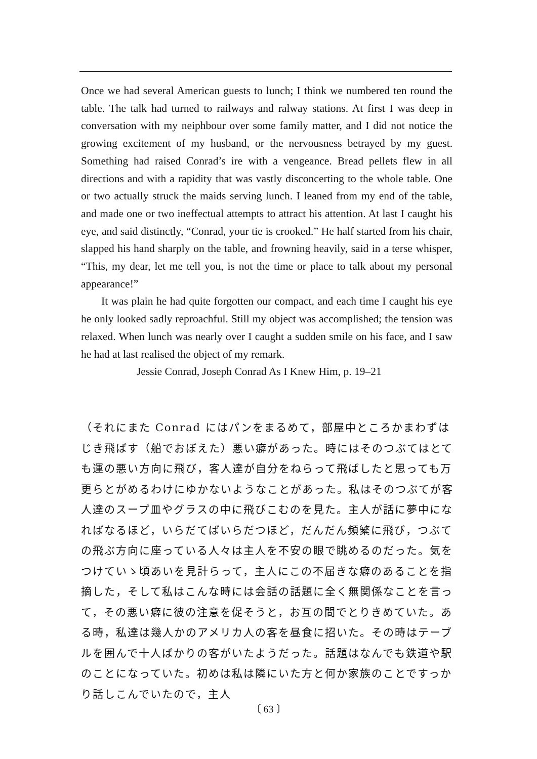Once we had several American guests to lunch; I think we numbered ten round the table. The talk had turned to railways and ralway stations. At first I was deep in conversation with my neiphbour over some family matter, and I did not notice the growing excitement of my husband, or the nervousness betrayed by my guest. Something had raised Conrad’s ire with a vengeance. Bread pellets flew in all directions and with a rapidity that was vastly disconcerting to the whole table. One or two actually struck the maids serving lunch. I leaned from my end of the table, and made one or two ineffectual attempts to attract his attention. At last I caught his eye, and said distinctly, “Conrad, your tie is crooked.” He half started from his chair, slapped his hand sharply on the table, and frowning heavily, said in a terse whisper, “This, my dear, let me tell you, is not the time or place to talk about my personal appearance!”
It was plain he had quite forgotten our compact, and each time I caught his eye he only looked sadly reproachful. Still my object was accomplished; the tension was relaxed. When lunch was nearly over I caught a sudden smile on his face, and I saw he had at last realised the object of my remark.
Jessie Conrad, Joseph Conrad As I Knew Him, p. 19–21
（それにまた Conrad にはパンをまるめて，部屋中ところかまわずはじき飛ばす（船でおぼえた）悪い癖があった。時にはそのつぶてはとても運の悪い方向に飛び，客人達が自分をねらって飛ばしたと思っても万更らとがめるわけにゆかないようなことがあった。私はそのつぶてが客人達のスープ皿やグラスの中に飛びこむのを見た。主人が話に夢中になればなるほど，いらだてばいらだつほど，だんだん頻繁に飛び，つぶての飛ぶ方向に座っている人々は主人を不安の眼で眺めるのだった。気をつけていゝ頃あいを見計らって，主人にこの不届きな癖のあることを指摘した，そして私はこんな時には会話の話題に全く無関係なことを言って，その悪い癖に彼の注意を促そうと，お互の間でとりきめていた。ある時，私達は幾人かのアメリカ人の客を昼食に招いた。その時はテーブルを囲んで十人ばかりの客がいたようだった。話題はなんでも鉄道や駅のことになっていた。初めは私は隣にいた方と何か家族のことですっかり話しこんでいたので，主人
〔 63 〕